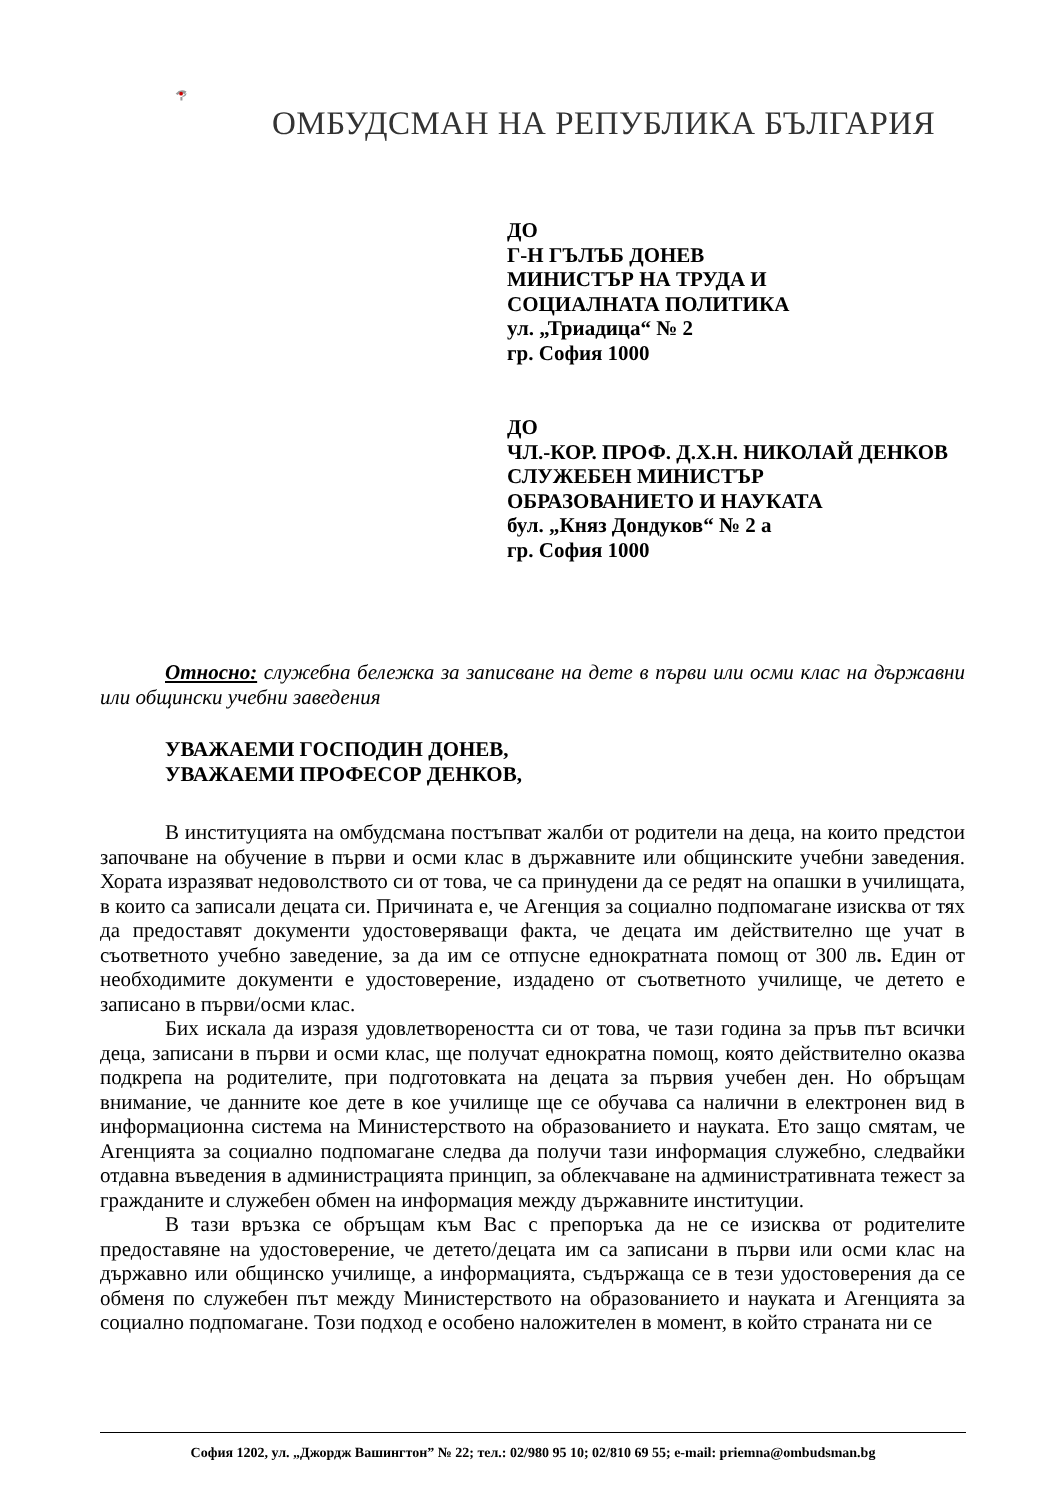ОМБУДСМАН НА РЕПУБЛИКА БЪЛГАРИЯ
ДО
Г-Н ГЪЛЪБ ДОНЕВ
МИНИСТЪР НА ТРУДА И
СОЦИАЛНАТА ПОЛИТИКА
ул. „Триадица“ № 2
гр. София 1000
ДО
ЧЛ.-КОР. ПРОФ. Д.Х.Н. НИКОЛАЙ ДЕНКОВ
СЛУЖЕБЕН МИНИСТЪР
ОБРАЗОВАНИЕТО И НАУКАТА
бул. „Княз Дондуков“ № 2 а
гр. София 1000
Относно: служебна бележка за записване на дете в първи или осми клас на държавни или общински учебни заведения
УВАЖАЕМИ ГОСПОДИН ДОНЕВ,
УВАЖАЕМИ ПРОФЕСОР ДЕНКОВ,
В институцията на омбудсмана постъпват жалби от родители на деца, на които предстои започване на обучение в първи и осми клас в държавните или общинските учебни заведения. Хората изразяват недоволството си от това, че са принудени да се редят на опашки в училищата, в които са записали децата си. Причината е, че Агенция за социално подпомагане изисква от тях да предоставят документи удостоверяващи факта, че децата им действително ще учат в съответното учебно заведение, за да им се отпусне еднократната помощ от 300 лв. Един от необходимите документи е удостоверение, издадено от съответното училище, че детето е записано в първи/осми клас.
Бих искала да изразя удовлетвореността си от това, че тази година за пръв път всички деца, записани в първи и осми клас, ще получат еднократна помощ, която действително оказва подкрепа на родителите, при подготовката на децата за първия учебен ден. Но обръщам внимание, че данните кое дете в кое училище ще се обучава са налични в електронен вид в информационна система на Министерството на образованието и науката. Ето защо смятам, че Агенцията за социално подпомагане следва да получи тази информация служебно, следвайки отдавна въведения в администрацията принцип, за облекчаване на административната тежест за гражданите и служебен обмен на информация между държавните институции.
В тази връзка се обръщам към Вас с препоръка да не се изисква от родителите предоставяне на удостоверение, че детето/децата им са записани в първи или осми клас на държавно или общинско училище, а информацията, съдържаща се в тези удостоверения да се обменя по служебен път между Министерството на образованието и науката и Агенцията за социално подпомагане. Този подход е особено наложителен в момент, в който страната ни се
София 1202, ул. „Джордж Вашингтон” № 22; тел.: 02/980 95 10; 02/810 69 55; e-mail: priemna@ombudsman.bg